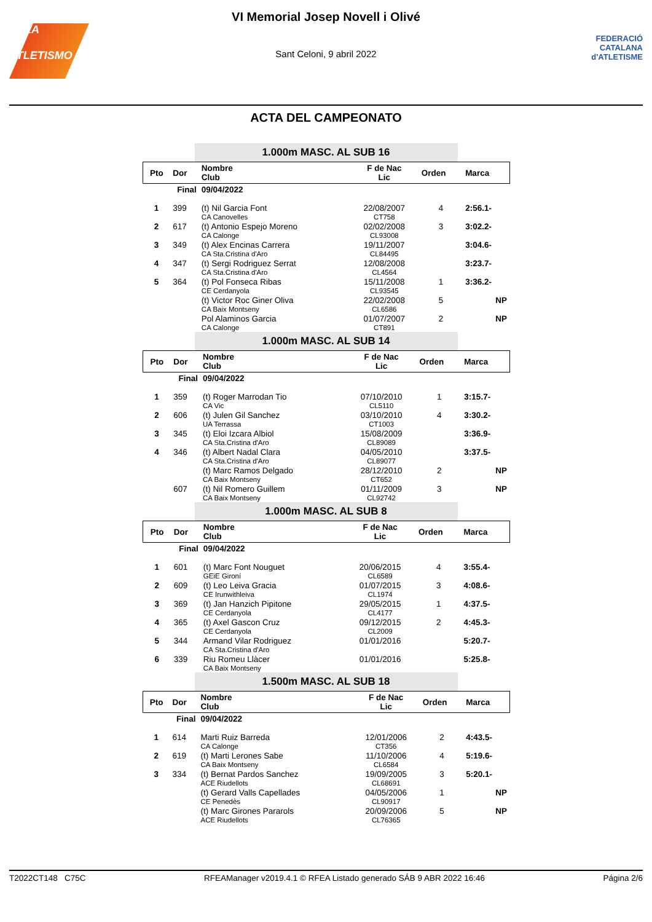RFEA
ATLETISMO
VI Memorial Josep Novell i Olivé
Sant Celoni, 9 abril 2022
FEDERACIÓ CATALANA
d'ATLETISME
ACTA DEL CAMPEONATO
1.000m MASC. AL SUB 16
| Pto | Dor | Nombre Club | F de Nac Lic | Orden | Marca |
| --- | --- | --- | --- | --- | --- |
| Final | | 09/04/2022 | | | |
| 1 | 399 | (t) Nil Garcia Font CA Canovelles | 22/08/2007 CT758 | 4 | 2:56.1- |
| 2 | 617 | (t) Antonio Espejo Moreno CA Calonge | 02/02/2008 CL93008 | 3 | 3:02.2- |
| 3 | 349 | (t) Alex Encinas Carrera CA Sta.Cristina d'Aro | 19/11/2007 CL84495 | | 3:04.6- |
| 4 | 347 | (t) Sergi Rodriguez Serrat CA Sta.Cristina d'Aro | 12/08/2008 CL4564 | | 3:23.7- |
| 5 | 364 | (t) Pol Fonseca Ribas CE Cerdanyola | 15/11/2008 CL93545 | 1 | 3:36.2- |
| | | (t) Victor Roc Giner Oliva CA Baix Montseny | 22/02/2008 CL6586 | 5 | NP |
| | | Pol Alaminos Garcia CA Calonge | 01/07/2007 CT891 | 2 | NP |
1.000m MASC. AL SUB 14
| Pto | Dor | Nombre Club | F de Nac Lic | Orden | Marca |
| --- | --- | --- | --- | --- | --- |
| Final | | 09/04/2022 | | | |
| 1 | 359 | (t) Roger Marrodan Tio CA Vic | 07/10/2010 CL5110 | 1 | 3:15.7- |
| 2 | 606 | (t) Julen Gil Sanchez UA Terrassa | 03/10/2010 CT1003 | 4 | 3:30.2- |
| 3 | 345 | (t) Eloi Izcara Albiol CA Sta.Cristina d'Aro | 15/08/2009 CL89089 | | 3:36.9- |
| 4 | 346 | (t) Albert Nadal Clara CA Sta.Cristina d'Aro | 04/05/2010 CL89077 | | 3:37.5- |
| | | (t) Marc Ramos Delgado CA Baix Montseny | 28/12/2010 CT652 | 2 | NP |
| | 607 | (t) Nil Romero Guillem CA Baix Montseny | 01/11/2009 CL92742 | 3 | NP |
1.000m MASC. AL SUB 8
| Pto | Dor | Nombre Club | F de Nac Lic | Orden | Marca |
| --- | --- | --- | --- | --- | --- |
| Final | | 09/04/2022 | | | |
| 1 | 601 | (t) Marc Font Nouguet GEiE Gironí | 20/06/2015 CL6589 | 4 | 3:55.4- |
| 2 | 609 | (t) Leo Leiva Gracia CE Irunwithleiva | 01/07/2015 CL1974 | 3 | 4:08.6- |
| 3 | 369 | (t) Jan Hanzich Pipitone CE Cerdanyola | 29/05/2015 CL4177 | 1 | 4:37.5- |
| 4 | 365 | (t) Axel Gascon Cruz CE Cerdanyola | 09/12/2015 CL2009 | 2 | 4:45.3- |
| 5 | 344 | Armand Vilar Rodriguez CA Sta.Cristina d'Aro | 01/01/2016 | | 5:20.7- |
| 6 | 339 | Riu Romeu Llàcer CA Baix Montseny | 01/01/2016 | | 5:25.8- |
1.500m MASC. AL SUB 18
| Pto | Dor | Nombre Club | F de Nac Lic | Orden | Marca |
| --- | --- | --- | --- | --- | --- |
| Final | | 09/04/2022 | | | |
| 1 | 614 | Marti Ruiz Barreda CA Calonge | 12/01/2006 CT356 | 2 | 4:43.5- |
| 2 | 619 | (t) Marti Lerones Sabe CA Baix Montseny | 11/10/2006 CL6584 | 4 | 5:19.6- |
| 3 | 334 | (t) Bernat Pardos Sanchez ACE Riudellots | 19/09/2005 CL68691 | 3 | 5:20.1- |
| | | (t) Gerard Valls Capellades CE Penedès | 04/05/2006 CL90917 | 1 | NP |
| | | (t) Marc Girones Pararols ACE Riudellots | 20/09/2006 CL76365 | 5 | NP |
T2022CT148 C75C RFEAManager v2019.4.1 © RFEA Listado generado SÁB 9 ABR 2022 16:46 Página 2/6